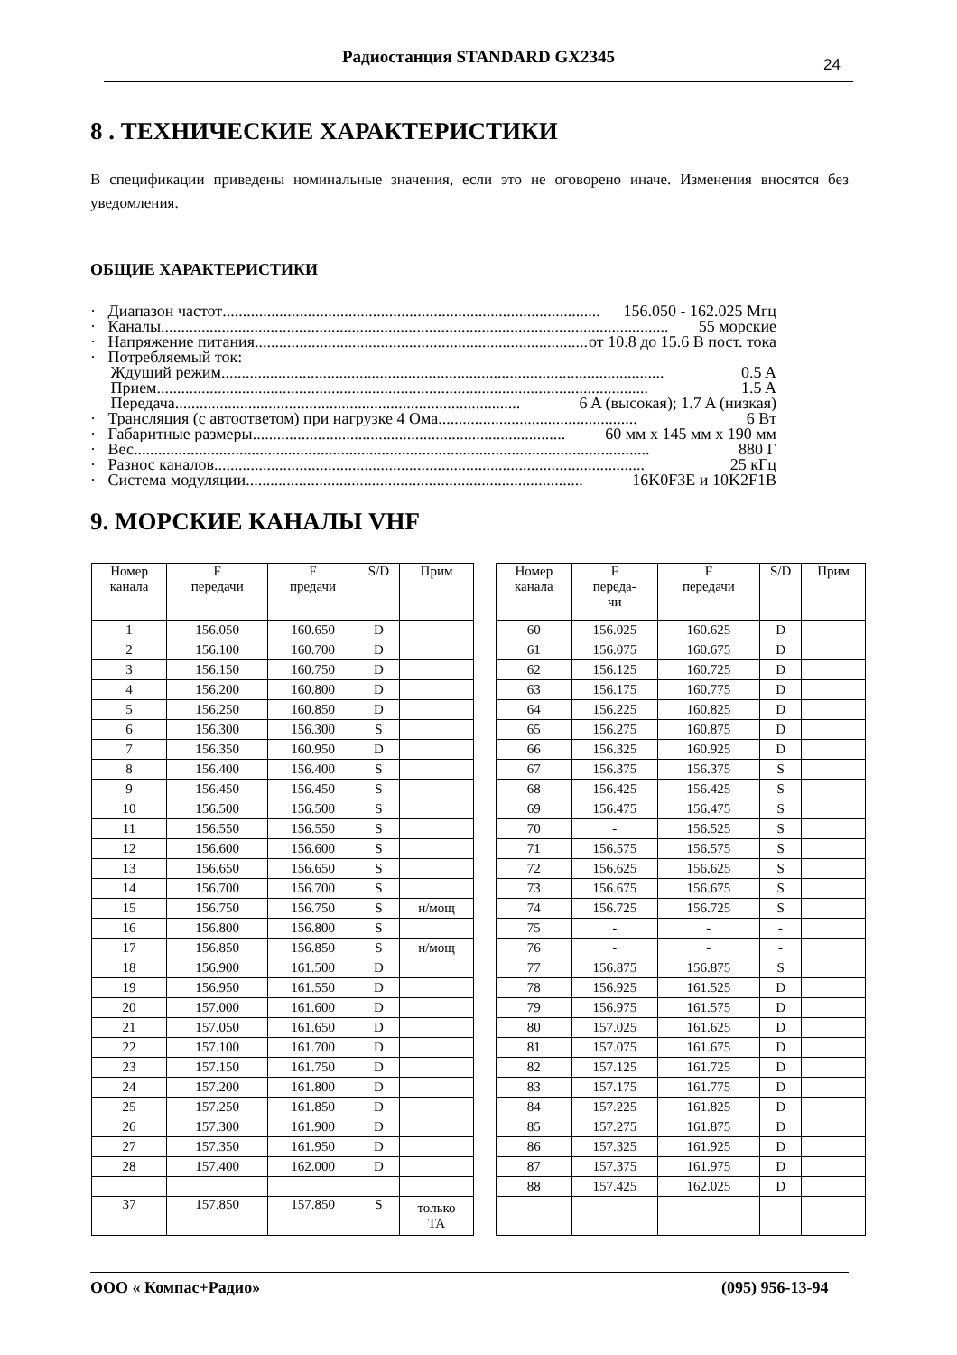Радиостанция STANDARD GX2345
24
8 . ТЕХНИЧЕСКИЕ ХАРАКТЕРИСТИКИ
В спецификации приведены номинальные значения, если это не оговорено иначе. Изменения вносятся без уведомления.
ОБЩИЕ ХАРАКТЕРИСТИКИ
· Диапазон частот............................................................................................. 156.050 - 162.025 Мгц
· Каналы............................................................................................................................. 55 морские
· Напряжение питания................................................................................... от 10.8 до 15.6 В пост. тока
· Потребляемый ток:
Ждущий режим............................................................................................................. 0.5 A
Прием......................................................................................................................... 1.5 A
Передача..................................................................................... 6 A (высокая); 1.7 A (низкая)
· Трансляция (с автоответом) при нагрузке 4 Ома................................................. 6 Вт
· Габаритные размеры............................................................................. 60 мм x 145 мм x 190 мм
· Вес............................................................................................................................... 880 Г
· Разнос каналов.......................................................................................................... 25 кГц
· Система модуляции................................................................................... 16K0F3E и 10K2F1B
9. МОРСКИЕ КАНАЛЫ VHF
| Номер канала | F передачи | F предачи | S/D | Прим |
| 1 | 156.050 | 160.650 | D | |
| 2 | 156.100 | 160.700 | D | |
| 3 | 156.150 | 160.750 | D | |
| 4 | 156.200 | 160.800 | D | |
| 5 | 156.250 | 160.850 | D | |
| 6 | 156.300 | 156.300 | S | |
| 7 | 156.350 | 160.950 | D | |
| 8 | 156.400 | 156.400 | S | |
| 9 | 156.450 | 156.450 | S | |
| 10 | 156.500 | 156.500 | S | |
| 11 | 156.550 | 156.550 | S | |
| 12 | 156.600 | 156.600 | S | |
| 13 | 156.650 | 156.650 | S | |
| 14 | 156.700 | 156.700 | S | |
| 15 | 156.750 | 156.750 | S | н/мощ |
| 16 | 156.800 | 156.800 | S | |
| 17 | 156.850 | 156.850 | S | н/мощ |
| 18 | 156.900 | 161.500 | D | |
| 19 | 156.950 | 161.550 | D | |
| 20 | 157.000 | 161.600 | D | |
| 21 | 157.050 | 161.650 | D | |
| 22 | 157.100 | 161.700 | D | |
| 23 | 157.150 | 161.750 | D | |
| 24 | 157.200 | 161.800 | D | |
| 25 | 157.250 | 161.850 | D | |
| 26 | 157.300 | 161.900 | D | |
| 27 | 157.350 | 161.950 | D | |
| 28 | 157.400 | 162.000 | D | |
| 37 | 157.850 | 157.850 | S | только ТА |
| Номер канала | F переда- чи | F передачи | S/D | Прим |
| 60 | 156.025 | 160.625 | D | |
| 61 | 156.075 | 160.675 | D | |
| 62 | 156.125 | 160.725 | D | |
| 63 | 156.175 | 160.775 | D | |
| 64 | 156.225 | 160.825 | D | |
| 65 | 156.275 | 160.875 | D | |
| 66 | 156.325 | 160.925 | D | |
| 67 | 156.375 | 156.375 | S | |
| 68 | 156.425 | 156.425 | S | |
| 69 | 156.475 | 156.475 | S | |
| 70 | - | 156.525 | S | |
| 71 | 156.575 | 156.575 | S | |
| 72 | 156.625 | 156.625 | S | |
| 73 | 156.675 | 156.675 | S | |
| 74 | 156.725 | 156.725 | S | |
| 75 | - | - | - | |
| 76 | - | - | - | |
| 77 | 156.875 | 156.875 | S | |
| 78 | 156.925 | 161.525 | D | |
| 79 | 156.975 | 161.575 | D | |
| 80 | 157.025 | 161.625 | D | |
| 81 | 157.075 | 161.675 | D | |
| 82 | 157.125 | 161.725 | D | |
| 83 | 157.175 | 161.775 | D | |
| 84 | 157.225 | 161.825 | D | |
| 85 | 157.275 | 161.875 | D | |
| 86 | 157.325 | 161.925 | D | |
| 87 | 157.375 | 161.975 | D | |
| 88 | 157.425 | 162.025 | D | |
ООО « Компас+Радио» (095) 956-13-94